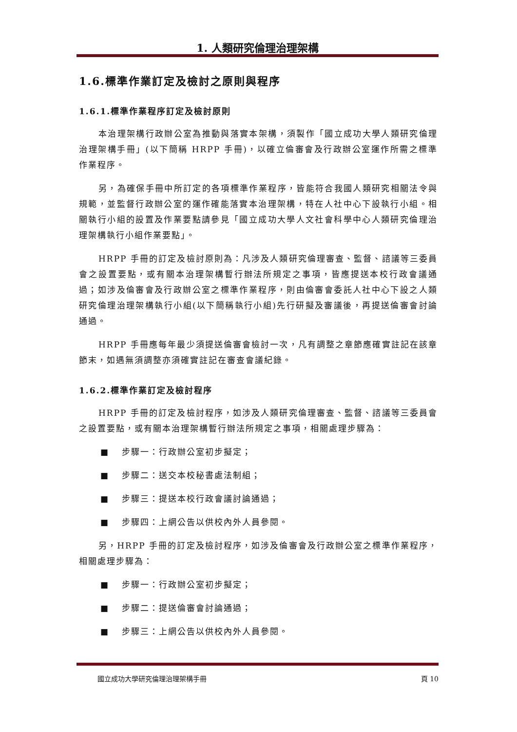1. 人類研究倫理治理架構
1.6.標準作業訂定及檢討之原則與程序
1.6.1.標準作業程序訂定及檢討原則
本治理架構行政辦公室為推動與落實本架構，須製作「國立成功大學人類研究倫理治理架構手冊」(以下簡稱 HRPP 手冊)，以確立倫審會及行政辦公室運作所需之標準作業程序。
另，為確保手冊中所訂定的各項標準作業程序，皆能符合我國人類研究相關法令與規範，並監督行政辦公室的運作確能落實本治理架構，特在人社中心下設執行小組。相關執行小組的設置及作業要點請參見「國立成功大學人文社會科學中心人類研究倫理治理架構執行小組作業要點」。
HRPP 手冊的訂定及檢討原則為：凡涉及人類研究倫理審查、監督、諮議等三委員會之設置要點，或有關本治理架構暫行辦法所規定之事項，皆應提送本校行政會議通過；如涉及倫審會及行政辦公室之標準作業程序，則由倫審會委託人社中心下設之人類研究倫理治理架構執行小組(以下簡稱執行小組)先行研擬及審議後，再提送倫審會討論通過。
HRPP 手冊應每年最少須提送倫審會檢討一次，凡有調整之章節應確實註記在該章節末，如遇無須調整亦須確實註記在審查會議紀錄。
1.6.2.標準作業訂定及檢討程序
HRPP 手冊的訂定及檢討程序，如涉及人類研究倫理審查、監督、諮議等三委員會之設置要點，或有關本治理架構暫行辦法所規定之事項，相關處理步驟為：
■ 步驟一：行政辦公室初步擬定；
■ 步驟二：送交本校秘書處法制組；
■ 步驟三：提送本校行政會議討論通過；
■ 步驟四：上網公告以供校內外人員參閱。
另，HRPP 手冊的訂定及檢討程序，如涉及倫審會及行政辦公室之標準作業程序，相關處理步驟為：
■ 步驟一：行政辦公室初步擬定；
■ 步驟二：提送倫審會討論通過；
■ 步驟三：上網公告以供校內外人員參閱。
國立成功大學研究倫理治理架構手冊 頁 10